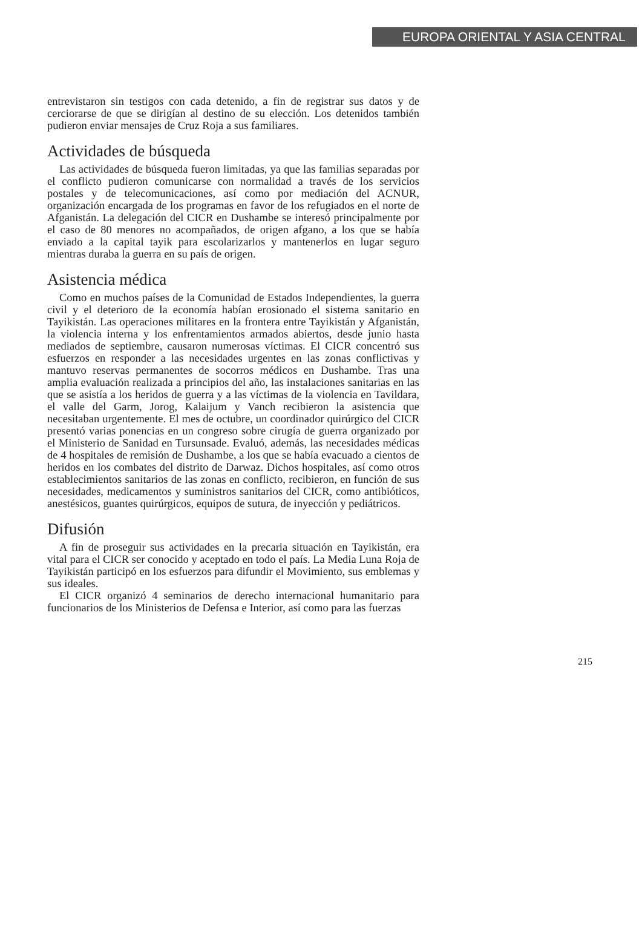EUROPA ORIENTAL Y ASIA CENTRAL
entrevistaron sin testigos con cada detenido, a fin de registrar sus datos y de cerciorarse de que se dirigían al destino de su elección. Los detenidos también pudieron enviar mensajes de Cruz Roja a sus familiares.
Actividades de búsqueda
Las actividades de búsqueda fueron limitadas, ya que las familias separadas por el conflicto pudieron comunicarse con normalidad a través de los servicios postales y de telecomunicaciones, así como por mediación del ACNUR, organización encargada de los programas en favor de los refugiados en el norte de Afganistán. La delegación del CICR en Dushambe se interesó principalmente por el caso de 80 menores no acompañados, de origen afgano, a los que se había enviado a la capital tayik para escolarizarlos y mantenerlos en lugar seguro mientras duraba la guerra en su país de origen.
Asistencia médica
Como en muchos países de la Comunidad de Estados Independientes, la guerra civil y el deterioro de la economía habían erosionado el sistema sanitario en Tayikistán. Las operaciones militares en la frontera entre Tayikistán y Afganistán, la violencia interna y los enfrentamientos armados abiertos, desde junio hasta mediados de septiembre, causaron numerosas víctimas. El CICR concentró sus esfuerzos en responder a las necesidades urgentes en las zonas conflictivas y mantuvo reservas permanentes de socorros médicos en Dushambe. Tras una amplia evaluación realizada a principios del año, las instalaciones sanitarias en las que se asistía a los heridos de guerra y a las víctimas de la violencia en Tavildara, el valle del Garm, Jorog, Kalaijum y Vanch recibieron la asistencia que necesitaban urgentemente. El mes de octubre, un coordinador quirúrgico del CICR presentó varias ponencias en un congreso sobre cirugía de guerra organizado por el Ministerio de Sanidad en Tursunsade. Evaluó, además, las necesidades médicas de 4 hospitales de remisión de Dushambe, a los que se había evacuado a cientos de heridos en los combates del distrito de Darwaz. Dichos hospitales, así como otros establecimientos sanitarios de las zonas en conflicto, recibieron, en función de sus necesidades, medicamentos y suministros sanitarios del CICR, como antibióticos, anestésicos, guantes quirúrgicos, equipos de sutura, de inyección y pediátricos.
Difusión
A fin de proseguir sus actividades en la precaria situación en Tayikistán, era vital para el CICR ser conocido y aceptado en todo el país. La Media Luna Roja de Tayikistán participó en los esfuerzos para difundir el Movimiento, sus emblemas y sus ideales.
El CICR organizó 4 seminarios de derecho internacional humanitario para funcionarios de los Ministerios de Defensa e Interior, así como para las fuerzas
215